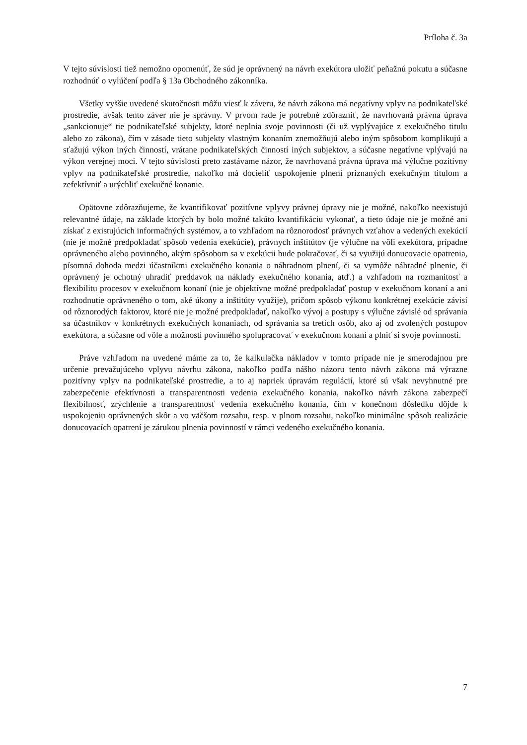Príloha č. 3a
V tejto súvislosti tiež nemožno opomenúť, že súd je oprávnený na návrh exekútora uložiť peňažnú pokutu a súčasne rozhodnúť o vylúčení podľa § 13a Obchodného zákonníka.
Všetky vyššie uvedené skutočnosti môžu viesť k záveru, že návrh zákona má negatívny vplyv na podnikateľské prostredie, avšak tento záver nie je správny. V prvom rade je potrebné zdôrazniť, že navrhovaná právna úprava „sankcionuje“ tie podnikateľské subjekty, ktoré neplnia svoje povinnosti (či už vyplývajúce z exekučného titulu alebo zo zákona), čím v zásade tieto subjekty vlastným konaním znemožňujú alebo iným spôsobom komplikujú a sťažujú výkon iných činností, vrátane podnikateľských činností iných subjektov, a súčasne negatívne vplývajú na výkon verejnej moci. V tejto súvislosti preto zastávame názor, že navrhovaná právna úprava má výlučne pozitívny vplyv na podnikateľské prostredie, nakoľko má docieliť uspokojenie plnení priznaných exekučným titulom a zefektívniť a urýchliť exekučné konanie.
Opätovne zdôrazňujeme, že kvantifikovať pozitívne vplyvy právnej úpravy nie je možné, nakoľko neexistujú relevantné údaje, na základe ktorých by bolo možné takúto kvantifikáciu vykonať, a tieto údaje nie je možné ani získať z existujúcich informačných systémov, a to vzhľadom na rôznorodosť právnych vzťahov a vedených exekúcií (nie je možné predpokladať spôsob vedenia exekúcie), právnych inštitútov (je výlučne na vôli exekútora, prípadne oprávneného alebo povinného, akým spôsobom sa v exekúcii bude pokračovať, či sa využijú donucovacie opatrenia, písomná dohoda medzi účastníkmi exekučného konania o náhradnom plnení, či sa vymôže náhradné plnenie, či oprávnený je ochotný uhradiť preddavok na náklady exekučného konania, atď.) a vzhľadom na rozmanitosť a flexibilitu procesov v exekučnom konaní (nie je objektívne možné predpokladať postup v exekučnom konaní a ani rozhodnutie oprávneného o tom, aké úkony a inštitúty využije), pričom spôsob výkonu konkrétnej exekúcie závisí od rôznorodých faktorov, ktoré nie je možné predpokladať, nakoľko vývoj a postupy s výlučne závislé od správania sa účastníkov v konkrétnych exekučných konaniach, od správania sa tretích osôb, ako aj od zvolených postupov exekútora, a súčasne od vôle a možností povinného spolupracovať v exekučnom konaní a plniť si svoje povinnosti.
Práve vzhľadom na uvedené máme za to, že kalkulačka nákladov v tomto prípade nie je smerodajnou pre určenie prevažujúceho vplyvu návrhu zákona, nakoľko podľa nášho názoru tento návrh zákona má výrazne pozitívny vplyv na podnikateľské prostredie, a to aj napriek úpravám regulácií, ktoré sú však nevyhnutné pre zabezpečenie efektívnosti a transparentnosti vedenia exekučného konania, nakoľko návrh zákona zabezpečí flexibilnosť, zrýchlenie a transparentnosť vedenia exekučného konania, čím v konečnom dôsledku dôjde k uspokojeniu oprávnených skôr a vo väčšom rozsahu, resp. v plnom rozsahu, nakoľko minimálne spôsob realizácie donucovacích opatrení je zárukou plnenia povinností v rámci vedeného exekučného konania.
7